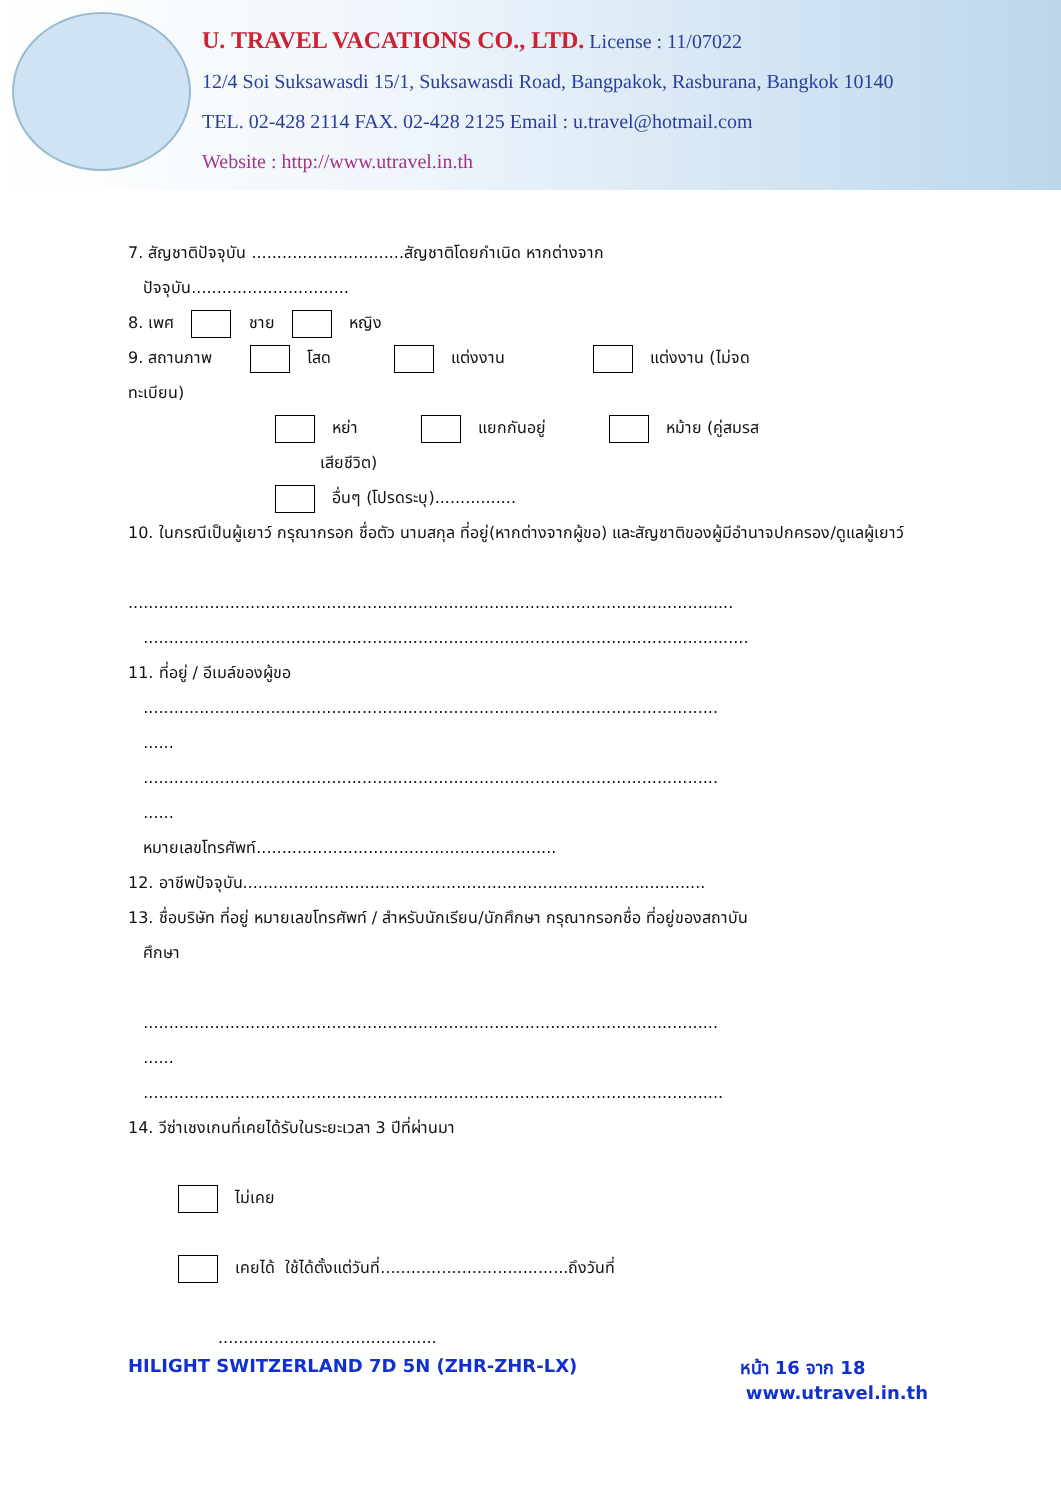U. TRAVEL VACATIONS CO., LTD. License : 11/07022
12/4 Soi Suksawasdi 15/1, Suksawasdi Road, Bangpakok, Rasburana, Bangkok 10140
TEL. 02-428 2114 FAX. 02-428 2125 Email : u.travel@hotmail.com
Website : http://www.utravel.in.th
7. สัญชาติปัจจุบัน ..............................สัญชาติโดยกำเนิด หากต่างจาก
ปัจจุบัน...............................
8. เพศ ชาย หญิง
9. สถานภาพ โสด แต่งงาน แต่งงาน (ไม่จด
ทะเบียน)
หย่า แยกกันอยู่ หม้าย (คู่สมรส
เสียชีวิต)
อื่นๆ (โปรดระบุ)................
10. ในกรณีเป็นผู้เยาว์ กรุณากรอก ชื่อตัว นามสกุล ที่อยู่(หากต่างจากผู้ขอ) และสัญชาติของผู้มีอำนาจปกครอง/ดูแลผู้เยาว์
.......................................................................................................................
.......................................................................................................................
11. ที่อยู่ / อีเมล์ของผู้ขอ
.................................................................................................................
......
.................................................................................................................
......
หมายเลขโทรศัพท์...........................................................
12. อาชีพปัจจุบัน...........................................................................................
13. ชื่อบริษัท ที่อยู่ หมายเลขโทรศัพท์ / สำหรับนักเรียน/นักศึกษา กรุณากรอกชื่อ ที่อยู่ของสถาบัน
ศึกษา
.................................................................................................................
......
..................................................................................................................
14. วีซ่าเชงเกนที่เคยได้รับในระยะเวลา 3 ปีที่ผ่านมา
ไม่เคย
เคยได้ ใช้ได้ตั้งแต่วันที่.....................................ถึงวันที่
...........................................
HILIGHT SWITZERLAND 7D 5N (ZHR-ZHR-LX) หน้า 16 จาก 18
www.utravel.in.th